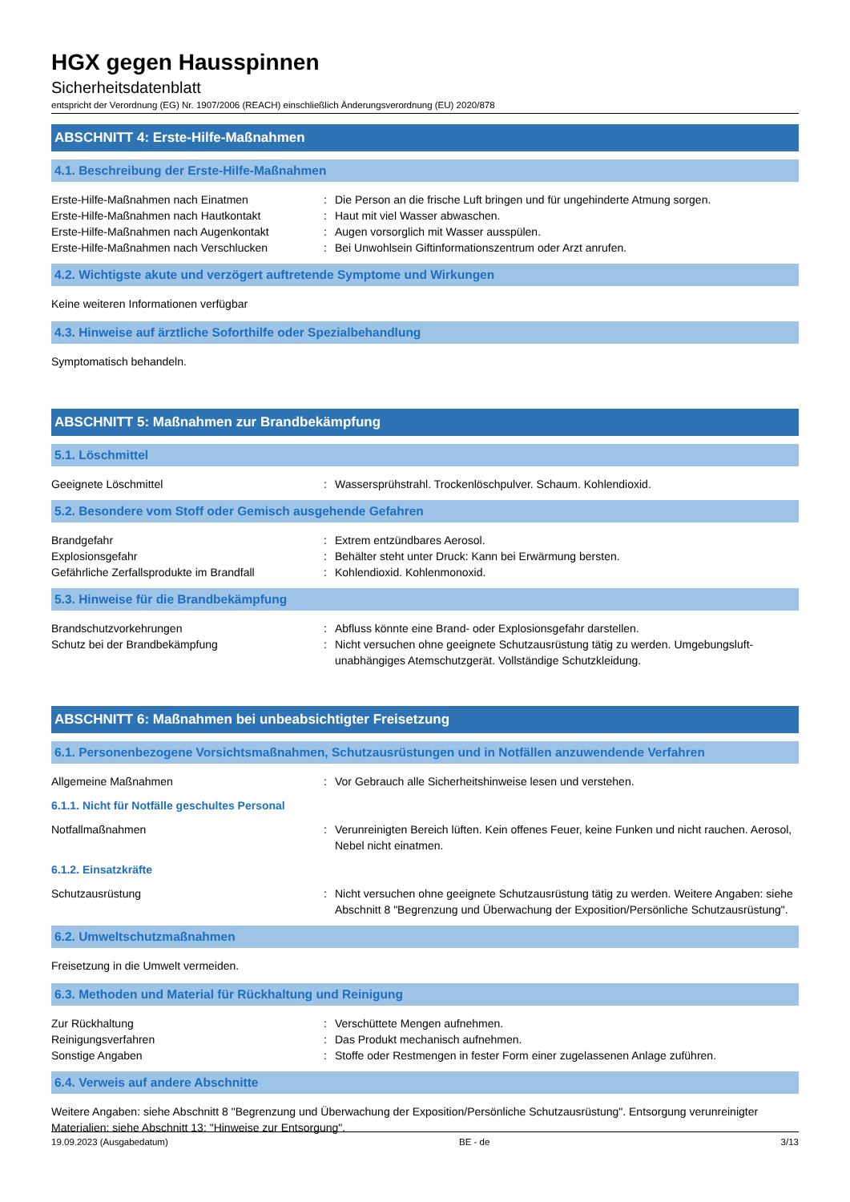HGX gegen Hausspinnen
Sicherheitsdatenblatt
entspricht der Verordnung (EG) Nr. 1907/2006 (REACH) einschließlich Änderungsverordnung (EU) 2020/878
ABSCHNITT 4: Erste-Hilfe-Maßnahmen
4.1. Beschreibung der Erste-Hilfe-Maßnahmen
Erste-Hilfe-Maßnahmen nach Einatmen : Die Person an die frische Luft bringen und für ungehinderte Atmung sorgen.
Erste-Hilfe-Maßnahmen nach Hautkontakt : Haut mit viel Wasser abwaschen.
Erste-Hilfe-Maßnahmen nach Augenkontakt : Augen vorsorglich mit Wasser ausspülen.
Erste-Hilfe-Maßnahmen nach Verschlucken : Bei Unwohlsein Giftinformationszentrum oder Arzt anrufen.
4.2. Wichtigste akute und verzögert auftretende Symptome und Wirkungen
Keine weiteren Informationen verfügbar
4.3. Hinweise auf ärztliche Soforthilfe oder Spezialbehandlung
Symptomatisch behandeln.
ABSCHNITT 5: Maßnahmen zur Brandbekämpfung
5.1. Löschmittel
Geeignete Löschmittel : Wassersprühstrahl. Trockenlöschpulver. Schaum. Kohlendioxid.
5.2. Besondere vom Stoff oder Gemisch ausgehende Gefahren
Brandgefahr : Extrem entzündbares Aerosol.
Explosionsgefahr : Behälter steht unter Druck: Kann bei Erwärmung bersten.
Gefährliche Zerfallsprodukte im Brandfall
: Kohlendioxid. Kohlenmonoxid.
5.3. Hinweise für die Brandbekämpfung
Brandschutzvorkehrungen : Abfluss könnte eine Brand- oder Explosionsgefahr darstellen.
Schutz bei der Brandbekämpfung : Nicht versuchen ohne geeignete Schutzausrüstung tätig zu werden. Umgebungsluft-unabhängiges Atemschutzgerät. Vollständige Schutzkleidung.
ABSCHNITT 6: Maßnahmen bei unbeabsichtigter Freisetzung
6.1. Personenbezogene Vorsichtsmaßnahmen, Schutzausrüstungen und in Notfällen anzuwendende Verfahren
Allgemeine Maßnahmen : Vor Gebrauch alle Sicherheitshinweise lesen und verstehen.
6.1.1. Nicht für Notfälle geschultes Personal
Notfallmaßnahmen : Verunreinigten Bereich lüften. Kein offenes Feuer, keine Funken und nicht rauchen. Aerosol, Nebel nicht einatmen.
6.1.2. Einsatzkräfte
Schutzausrüstung : Nicht versuchen ohne geeignete Schutzausrüstung tätig zu werden. Weitere Angaben: siehe Abschnitt 8 "Begrenzung und Überwachung der Exposition/Persönliche Schutzausrüstung".
6.2. Umweltschutzmaßnahmen
Freisetzung in die Umwelt vermeiden.
6.3. Methoden und Material für Rückhaltung und Reinigung
Zur Rückhaltung : Verschüttete Mengen aufnehmen.
Reinigungsverfahren : Das Produkt mechanisch aufnehmen.
Sonstige Angaben : Stoffe oder Restmengen in fester Form einer zugelassenen Anlage zuführen.
6.4. Verweis auf andere Abschnitte
Weitere Angaben: siehe Abschnitt 8 "Begrenzung und Überwachung der Exposition/Persönliche Schutzausrüstung". Entsorgung verunreinigter Materialien: siehe Abschnitt 13: "Hinweise zur Entsorgung".
19.09.2023 (Ausgabedatum) BE - de 3/13